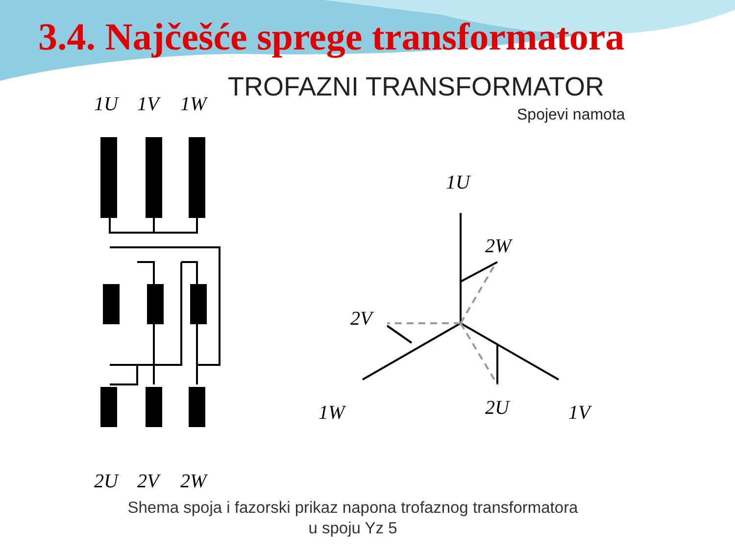3.4. Najčešće sprege transformatora
TROFAZNI TRANSFORMATOR
Spojevi namota
1U
1V
1W
1U
2W
2V
1W
2U
1V
2U
2V
2W
Shema spoja i fazorski prikaz napona trofaznog transformatora
u spoju Yz 5